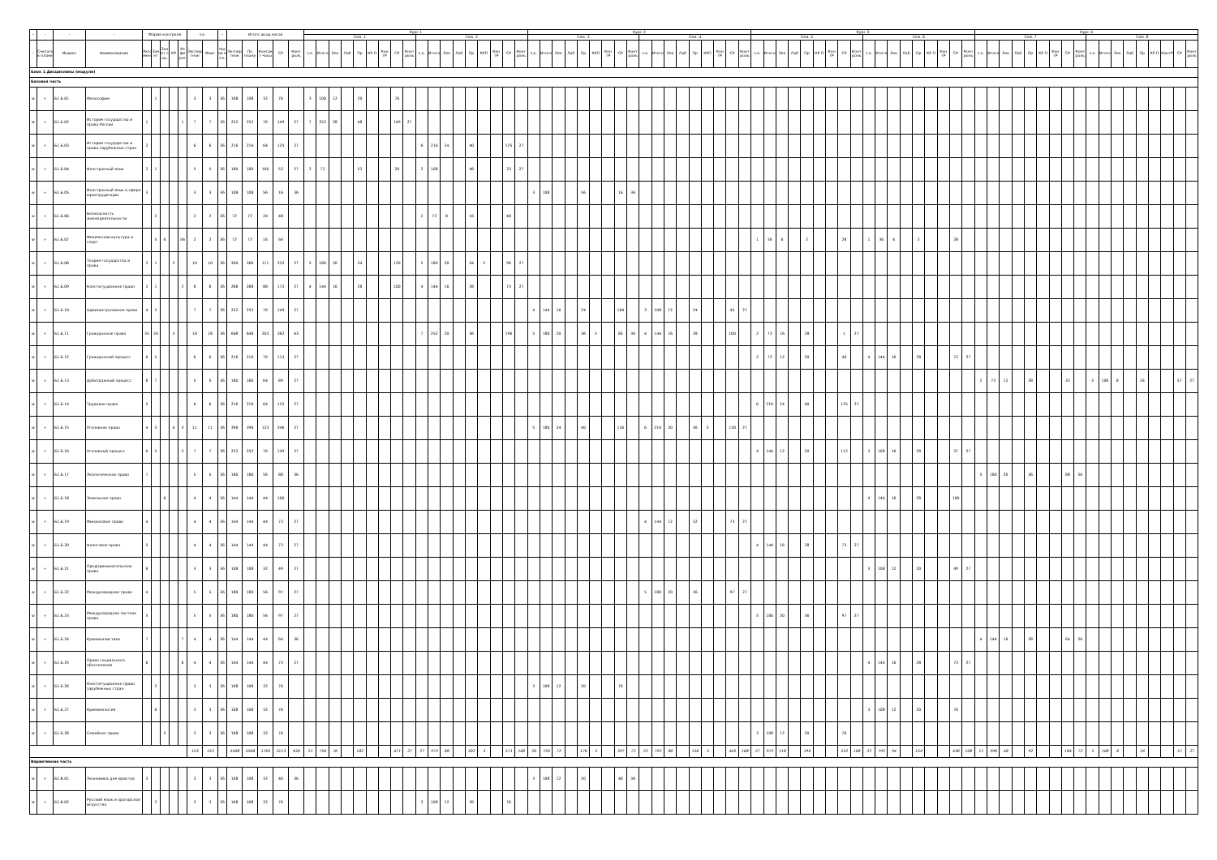| - | - | - | - | Форма контроля | | | | | з.е. | | - | Итого акад.часов | | | | | Курс 1 | | | | | | | | | | | | | | | | | | Курс 2 | | | | | | | | | | | | | | | | | | Курс 3 | | | | | | | | | | | | | | | | | | Курс 4 | | | | | | | | | | | | | | | | | |
| --- | --- | --- | --- | --- | --- | --- | --- | --- | --- | --- | --- | --- | --- | --- | --- | --- | --- | --- | --- | --- | --- | --- | --- | --- | --- | --- | --- | --- | --- | --- | --- | --- | --- | --- | --- | --- | --- | --- | --- | --- | --- | --- | --- | --- | --- | --- | --- | --- | --- | --- | --- | --- | --- | --- | --- | --- | --- | --- | --- | --- | --- | --- | --- | --- | --- | --- | --- | --- | --- | --- | --- | --- | --- | --- | --- | --- | --- | --- | --- | --- | --- | --- | --- | --- | --- | --- | --- | --- |
| | | | | | | | | | | | | | | | | | Сем. 1 | | | | | | | | | Сем. 2 | | | | | | | | | Сем. 3 | | | | | | | | | Сем. 4 | | | | | | | | | Сем. 5 | | | | | | | | | Сем. 6 | | | | | | | | | Сем. 7 | | | | | | | | | Сем. 8 | | | | | | | | |
| - | Считать в плане | Индекс | Наименование | Экза мен | Зач ет | Зач ет с оц. | КР | Ре фе рат | Экспер тное | Факт | Час ов в з.е. | Экспер тное | По плану | Контак т часы | СР | Конт роль | з.е. | Итого | Лек | Лаб | Пр | КР П | Кон тР | СР | Конт роль | з.е. | Итого | Лек | Лаб | Пр | КРП | Кон тР | СР | Конт роль | з.е. | Итого | Лек | Лаб | Пр | КРП | Кон тР | СР | Конт роль | з.е. | Итого | Лек | Лаб | Пр | КРП | Кон тР | СР | Конт роль | з.е. | Итого | Лек | Лаб | Пр | КР П | Кон тР | СР | Конт роль | з.е. | Итого | Лек | Лаб | Пр | КР П | Кон тР | СР | Конт роль | з.е. | Итого | Лек | Лаб | Пр | КР П | Кон тР | СР | Конт роль | з.е. | Итого | Лек | Лаб | Пр | КР П | КонтР | СР | Конт роль |
| Блок 1.Дисциплины (модули) | | | | | | | | | | | | | | | | | | | | | | | | | | | | | | | | | | | | | | | | | | | | | | | | | | | | | | | | | | | | | | | | | | | | | | | | | | | | | | | | | | | | | | | | |
| Базовая часть | | | | | | | | | | | | | | | | | | | | | | | | | | | | | | | | | | | | | | | | | | | | | | | | | | | | | | | | | | | | | | | | | | | | | | | | | | | | | | | | | | | | | | | | |
| w | + | Б1.Б.01 | Философия | | 1 | | | | 3 | 3 | 36 | 108 | 108 | 32 | 76 | | 3 | 108 | 12 | | 20 | | | 76 | | | | | | | | | | | | | | | | | | | | | | | | | | | | | | | | | | | | | | | | | | | | | | | | | | | | | | | | | | | | | | | | |
| w | + | Б1.Б.02 | История государства и права России | 1 | | | | 1 | 7 | 7 | 36 | 252 | 252 | 76 | 149 | 27 | 7 | 252 | 28 | | 48 | | | 149 | 27 | | | | | | | | | | | | | | | | | | | | | | | | | | | | | | | | | | | | | | | | | | | | | | | | | | | | | | | | | | | | | | | |
| w | + | Б1.Б.03 | История государства и права зарубежных стран | 2 | | | | | 6 | 6 | 36 | 216 | 216 | 64 | 125 | 27 | | | | | | | | | | 6 | 216 | 24 | | 40 | | | 125 | 27 | | | | | | | | | | | | | | | | | | | | | | | | | | | | | | | | | | | | | | | | | | | | | | | | | | | | | | |
| w | + | Б1.Б.04 | Иностранный язык | 2 | 1 | | | | 5 | 5 | 36 | 180 | 180 | 100 | 53 | 27 | 2 | 72 | | | 52 | | | 20 | | 3 | 108 | | | 48 | | | 33 | 27 | | | | | | | | | | | | | | | | | | | | | | | | | | | | | | | | | | | | | | | | | | | | | | | | | | | | | | |
| w | + | Б1.Б.05 | Иностранный язык в сфере юриспруденции | 3 | | | | | 3 | 3 | 36 | 108 | 108 | 56 | 16 | 36 | | | | | | | | | | | | | | | | | | | 3 | 108 | | | 56 | | | 16 | 36 | | | | | | | | | | | | | | | | | | | | | | | | | | | | | | | | | | | | | | | | | | | | | |
| w | + | Б1.Б.06 | Безопасность жизнедеятельности | | 2 | | | | 2 | 2 | 36 | 72 | 72 | 24 | 48 | | | | | | | | | | | 2 | 72 | 8 | | 16 | | | 48 | | | | | | | | | | | | | | | | | | | | | | | | | | | | | | | | | | | | | | | | | | | | | | | | | | | | | | | |
| w | + | Б1.Б.07 | Физическая культура и спорт | | 5 | 6 | | 56 | 2 | 2 | 36 | 72 | 72 | 16 | 56 | | | | | | | | | | | | | | | | | | | | | | | | | | | | | | | | | | | | | | 1 | 36 | 6 | | 2 | | | 28 | | 1 | 36 | 6 | | 2 | | | 28 | | | | | | | | | | | | | | | | | | | |
| w | + | Б1.Б.08 | Теория государства и права | 2 | 1 | | 2 | | 10 | 10 | 36 | 360 | 360 | 111 | 222 | 27 | 5 | 180 | 20 | | 34 | | | 126 | | 5 | 180 | 20 | | 34 | 3 | | 96 | 27 | | | | | | | | | | | | | | | | | | | | | | | | | | | | | | | | | | | | | | | | | | | | | | | | | | | | | | |
| w | + | Б1.Б.09 | Конституционное право | 2 | 1 | | | 2 | 8 | 8 | 36 | 288 | 288 | 88 | 173 | 27 | 4 | 144 | 16 | | 28 | | | 100 | | 4 | 144 | 16 | | 28 | | | 73 | 27 | | | | | | | | | | | | | | | | | | | | | | | | | | | | | | | | | | | | | | | | | | | | | | | | | | | | | | |
| w | + | Б1.Б.10 | Административное право | 4 | 3 | | | | 7 | 7 | 36 | 252 | 252 | 76 | 149 | 27 | | | | | | | | | | | | | | | | | | | 4 | 144 | 16 | | 24 | | | 104 | | 3 | 108 | 12 | | 24 | | | 45 | 27 | | | | | | | | | | | | | | | | | | | | | | | | | | | | | | | | | | | | |
| w | + | Б1.Б.11 | Гражданское право | 35 | 24 | | 3 | | 18 | 18 | 36 | 648 | 648 | 203 | 382 | 63 | | | | | | | | | | 7 | 252 | 20 | | 36 | | | 196 | | 5 | 180 | 20 | | 36 | 3 | | 85 | 36 | 4 | 144 | 16 | | 28 | | | 100 | | 2 | 72 | 16 | | 28 | | | 1 | 27 | | | | | | | | | | | | | | | | | | | | | | | | | | | |
| w | + | Б1.Б.12 | Гражданский процесс | 6 | 5 | | | | 6 | 6 | 36 | 216 | 216 | 76 | 113 | 27 | | | | | | | | | | | | | | | | | | | | | | | | | | | | | | | | | | | | | 2 | 72 | 12 | | 20 | | | 40 | | 4 | 144 | 16 | | 28 | | | 73 | 27 | | | | | | | | | | | | | | | | | | |
| w | + | Б1.Б.13 | Арбитражный процесс | 8 | 7 | | | | 5 | 5 | 36 | 180 | 180 | 64 | 89 | 27 | | | | | | | | | | | | | | | | | | | | | | | | | | | | | | | | | | | | | | | | | | | | | | | | | | | | | | | 2 | 72 | 12 | | 28 | | | 32 | | 3 | 108 | 8 | | 16 | | | 57 | 27 |
| w | + | Б1.Б.14 | Трудовое право | 5 | | | | | 6 | 6 | 36 | 216 | 216 | 64 | 125 | 27 | | | | | | | | | | | | | | | | | | | | | | | | | | | | | | | | | | | | | 6 | 216 | 24 | | 40 | | | 125 | 27 | | | | | | | | | | | | | | | | | | | | | | | | | | | |
| w | + | Б1.Б.15 | Уголовное право | 4 | 3 | | 4 | 3 | 11 | 11 | 36 | 396 | 396 | 123 | 246 | 27 | | | | | | | | | | | | | | | | | | | 5 | 180 | 24 | | 40 | | | 116 | | 6 | 216 | 20 | | 36 | 3 | | 130 | 27 | | | | | | | | | | | | | | | | | | | | | | | | | | | | | | | | | | | | |
| w | + | Б1.Б.16 | Уголовный процесс | 6 | 5 | | | 5 | 7 | 7 | 36 | 252 | 252 | 76 | 149 | 27 | | | | | | | | | | | | | | | | | | | | | | | | | | | | | | | | | | | | | 4 | 144 | 12 | | 20 | | | 112 | | 3 | 108 | 16 | | 28 | | | 37 | 27 | | | | | | | | | | | | | | | | | | |
| w | + | Б1.Б.17 | Экологическое право | 7 | | | | | 5 | 5 | 36 | 180 | 180 | 56 | 88 | 36 | | | | | | | | | | | | | | | | | | | | | | | | | | | | | | | | | | | | | | | | | | | | | | | | | | | | | | | 5 | 180 | 20 | | 36 | | | 88 | 36 | | | | | | | | | |
| w | + | Б1.Б.18 | Земельное право | | | 6 | | | 4 | 4 | 36 | 144 | 144 | 44 | 100 | | | | | | | | | | | | | | | | | | | | | | | | | | | | | | | | | | | | | | | | | | | | | | | 4 | 144 | 16 | | 28 | | | 100 | | | | | | | | | | | | | | | | | | | |
| w | + | Б1.Б.19 | Финансовое право | 4 | | | | | 4 | 4 | 36 | 144 | 144 | 44 | 73 | 27 | | | | | | | | | | | | | | | | | | | | | | | | | | | | 4 | 144 | 12 | | 32 | | | 73 | 27 | | | | | | | | | | | | | | | | | | | | | | | | | | | | | | | | | | | | |
| w | + | Б1.Б.20 | Налоговое право | 5 | | | | | 4 | 4 | 36 | 144 | 144 | 44 | 73 | 27 | | | | | | | | | | | | | | | | | | | | | | | | | | | | | | | | | | | | | 4 | 144 | 16 | | 28 | | | 73 | 27 | | | | | | | | | | | | | | | | | | | | | | | | | | | |
| w | + | Б1.Б.21 | Предпринимательское право | 6 | | | | | 3 | 3 | 36 | 108 | 108 | 32 | 49 | 27 | | | | | | | | | | | | | | | | | | | | | | | | | | | | | | | | | | | | | | | | | | | | | | 3 | 108 | 12 | | 20 | | | 49 | 27 | | | | | | | | | | | | | | | | | | |
| w | + | Б1.Б.22 | Международное право | 4 | | | | | 5 | 5 | 36 | 180 | 180 | 56 | 97 | 27 | | | | | | | | | | | | | | | | | | | | | | | | | | | | 5 | 180 | 20 | | 36 | | | 97 | 27 | | | | | | | | | | | | | | | | | | | | | | | | | | | | | | | | | | | | |
| w | + | Б1.Б.23 | Международное частное право | 5 | | | | | 5 | 5 | 36 | 180 | 180 | 56 | 97 | 27 | | | | | | | | | | | | | | | | | | | | | | | | | | | | | | | | | | | | | 5 | 180 | 20 | | 36 | | | 97 | 27 | | | | | | | | | | | | | | | | | | | | | | | | | | | |
| w | + | Б1.Б.24 | Криминалистика | 7 | | | | 7 | 4 | 4 | 36 | 144 | 144 | 44 | 64 | 36 | | | | | | | | | | | | | | | | | | | | | | | | | | | | | | | | | | | | | | | | | | | | | | | | | | | | | | | 4 | 144 | 16 | | 28 | | | 64 | 36 | | | | | | | | | |
| w | + | Б1.Б.25 | Право социального обеспечения | 6 | | | | 6 | 4 | 4 | 36 | 144 | 144 | 44 | 73 | 27 | | | | | | | | | | | | | | | | | | | | | | | | | | | | | | | | | | | | | | | | | | | | | | 4 | 144 | 16 | | 28 | | | 73 | 27 | | | | | | | | | | | | | | | | | | |
| w | + | Б1.Б.26 | Конституционное право зарубежных стран | | 3 | | | | 3 | 3 | 36 | 108 | 108 | 32 | 76 | | | | | | | | | | | | | | | | | | | | 3 | 108 | 12 | | 20 | | | 76 | | | | | | | | | | | | | | | | | | | | | | | | | | | | | | | | | | | | | | | | | | | | | | |
| w | + | Б1.Б.27 | Криминология | | 6 | | | | 3 | 3 | 36 | 108 | 108 | 32 | 76 | | | | | | | | | | | | | | | | | | | | | | | | | | | | | | | | | | | | | | | | | | | | | | | 3 | 108 | 12 | | 20 | | | 76 | | | | | | | | | | | | | | | | | | | |
| w | + | Б1.Б.28 | Семейное право | | | 5 | | | 3 | 3 | 36 | 108 | 108 | 32 | 76 | | | | | | | | | | | | | | | | | | | | | | | | | | | | | | | | | | | | | | 3 | 108 | 12 | | 20 | | | 76 | | | | | | | | | | | | | | | | | | | | | | | | | | | | |
| | | | | | | | | | 153 | 153 | | 5508 | 5508 | 1765 | 3113 | 630 | 21 | 756 | 76 | | 182 | | | 471 | 27 | 27 | 972 | 88 | | 202 | 3 | | 571 | 108 | 20 | 720 | 72 | | 176 | 3 | | 397 | 72 | 22 | 792 | 80 | | 156 | 3 | | 445 | 108 | 27 | 972 | 118 | | 194 | | | 552 | 108 | 22 | 792 | 94 | | 154 | | | 436 | 108 | 11 | 396 | 48 | | 92 | | | 184 | 72 | 3 | 108 | 8 | | 16 | | | 57 | 27 |
| Вариативная часть | | | | | | | | | | | | | | | | | | | | | | | | | | | | | | | | | | | | | | | | | | | | | | | | | | | | | | | | | | | | | | | | | | | | | | | | | | | | | | | | | | | | | | | | |
| w | + | Б1.В.01 | Экономика для юристов | 3 | | | | | 3 | 3 | 36 | 108 | 108 | 32 | 40 | 36 | | | | | | | | | | | | | | | | | | | 3 | 108 | 12 | | 20 | | | 40 | 36 | | | | | | | | | | | | | | | | | | | | | | | | | | | | | | | | | | | | | | | | | | | | | |
| w | + | Б1.В.02 | Русский язык и ораторское искусство | | 2 | | | | 3 | 3 | 36 | 108 | 108 | 32 | 76 | | | | | | | | | | | 3 | 108 | 12 | | 20 | | | 76 | | | | | | | | | | | | | | | | | | | | | | | | | | | | | | | | | | | | | | | | | | | | | | | | | | | | | | | |